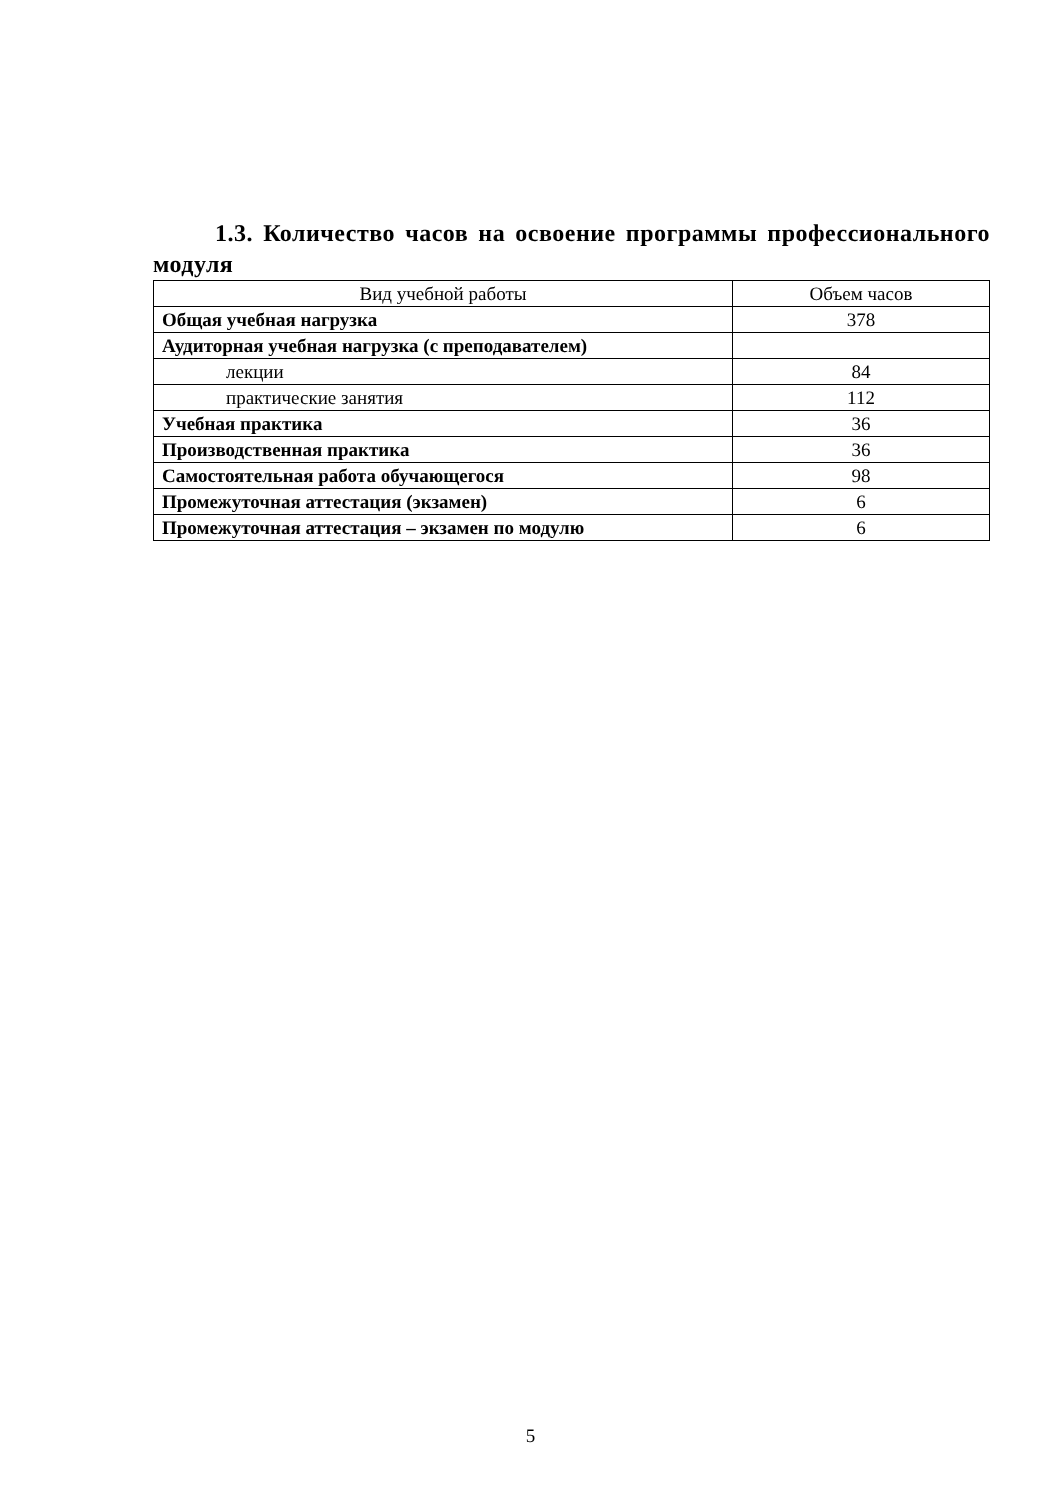1.3. Количество часов на освоение программы профессионального модуля
| Вид учебной работы | Объем часов |
| --- | --- |
| Общая учебная нагрузка | 378 |
| Аудиторная учебная нагрузка (с преподавателем) | |
| лекции | 84 |
| практические занятия | 112 |
| Учебная практика | 36 |
| Производственная практика | 36 |
| Самостоятельная работа обучающегося | 98 |
| Промежуточная аттестация (экзамен) | 6 |
| Промежуточная аттестация – экзамен по модулю | 6 |
5